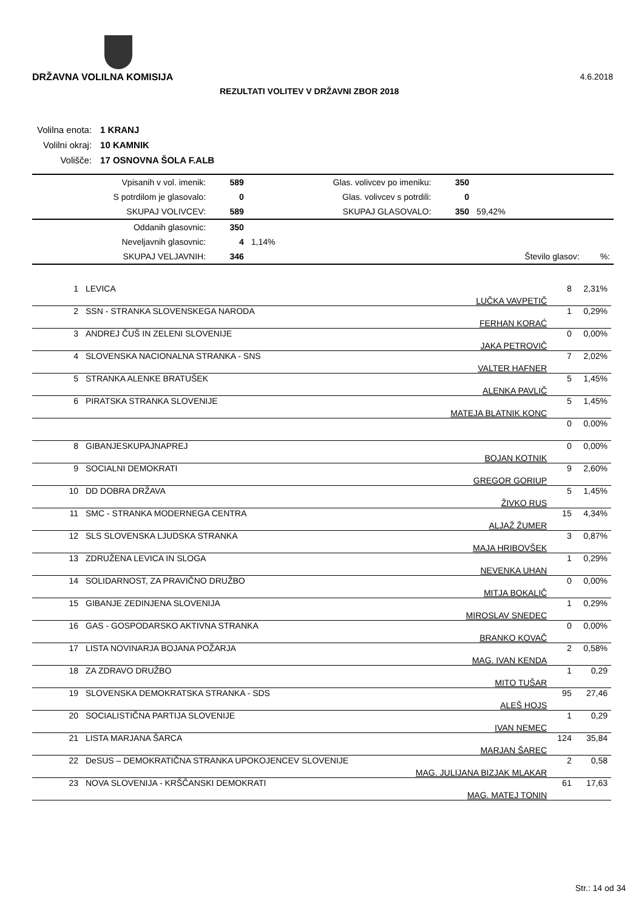DRŽAVNA VOLILNA KOMISIJA 4.6.2018
REZULTATI VOLITEV V DRŽAVNI ZBOR 2018
| Volilna enota: | 1 KRANJ |
| Volilni okraj: | 10 KAMNIK |
| Volišče: | 17 OSNOVNA ŠOLA F.ALB |
| Vpisanih v vol. imenik: | 589 | Glas. volivcev po imeniku: | 350 | | |
| S potrdilom je glasovalo: | 0 | Glas. volivcev s potrdili: | 0 | | |
| SKUPAJ VOLIVCEV: | 589 | SKUPAJ GLASOVALO: | 350 | 59,42% | |
| Oddanih glasovnic: | 350 | | | | |
| Neveljavnih glasovnic: | 4 | 1,14% | | | |
| SKUPAJ VELJAVNIH: | 346 | | | Število glasov: | %: |
| 1 | LEVICA | LUČKA VAVPETIČ | 8 | 2,31% |
| 2 | SSN - STRANKA SLOVENSKEGA NARODA | FERHAN KORAĆ | 1 | 0,29% |
| 3 | ANDREJ ČUŠ IN ZELENI SLOVENIJE | JAKA PETROVIČ | 0 | 0,00% |
| 4 | SLOVENSKA NACIONALNA STRANKA - SNS | VALTER HAFNER | 7 | 2,02% |
| 5 | STRANKA ALENKE BRATUŠEK | ALENKA PAVLIČ | 5 | 1,45% |
| 6 | PIRATSKA STRANKA SLOVENIJE | MATEJA BLATNIK KONC | 5 | 1,45% |
| | | | 0 | 0,00% |
| 8 | GIBANJESKUPAJNAPREJ | BOJAN KOTNIK | 0 | 0,00% |
| 9 | SOCIALNI DEMOKRATI | GREGOR GORIUP | 9 | 2,60% |
| 10 | DD DOBRA DRŽAVA | ŽIVKO RUS | 5 | 1,45% |
| 11 | SMC - STRANKA MODERNEGA CENTRA | ALJAŽ ŽUMER | 15 | 4,34% |
| 12 | SLS SLOVENSKA LJUDSKA STRANKA | MAJA HRIBOVŠEK | 3 | 0,87% |
| 13 | ZDRUŽENA LEVICA IN SLOGA | NEVENKA UHAN | 1 | 0,29% |
| 14 | SOLIDARNOST, ZA PRAVIČNO DRUŽBO | MITJA BOKALIČ | 0 | 0,00% |
| 15 | GIBANJE ZEDINJENA SLOVENIJA | MIROSLAV SNEDEC | 1 | 0,29% |
| 16 | GAS - GOSPODARSKO AKTIVNA STRANKA | BRANKO KOVAČ | 0 | 0,00% |
| 17 | LISTA NOVINARJA BOJANA POŽARJA | MAG. IVAN KENDA | 2 | 0,58% |
| 18 | ZA ZDRAVO DRUŽBO | MITO TUŠAR | 1 | 0,29 |
| 19 | SLOVENSKA DEMOKRATSKA STRANKA - SDS | ALEŠ HOJS | 95 | 27,46 |
| 20 | SOCIALISTIČNA PARTIJA SLOVENIJE | IVAN NEMEC | 1 | 0,29 |
| 21 | LISTA MARJANA ŠARCA | MARJAN ŠAREC | 124 | 35,84 |
| 22 | DeSUS – DEMOKRATIČNA STRANKA UPOKOJENCEV SLOVENIJE | MAG. JULIJANA BIZJAK MLAKAR | 2 | 0,58 |
| 23 | NOVA SLOVENIJA - KRŠČANSKI DEMOKRATI | MAG. MATEJ TONIN | 61 | 17,63 |
Str.: 14 od 34